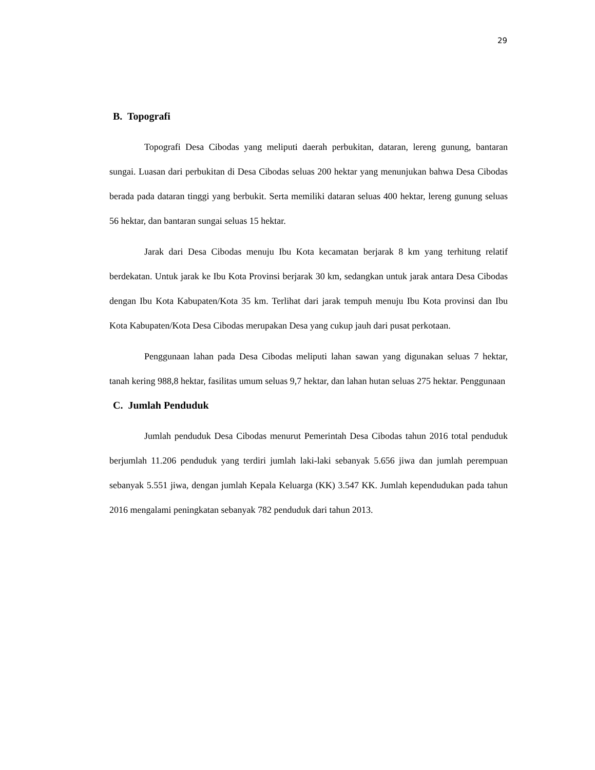29
B. Topografi
Topografi Desa Cibodas yang meliputi daerah perbukitan, dataran, lereng gunung, bantaran sungai. Luasan dari perbukitan di Desa Cibodas seluas 200 hektar yang menunjukan bahwa Desa Cibodas berada pada dataran tinggi yang berbukit. Serta memiliki dataran seluas 400 hektar, lereng gunung seluas 56 hektar, dan bantaran sungai seluas 15 hektar.
Jarak dari Desa Cibodas menuju Ibu Kota kecamatan berjarak 8 km yang terhitung relatif berdekatan. Untuk jarak ke Ibu Kota Provinsi berjarak 30 km, sedangkan untuk jarak antara Desa Cibodas dengan Ibu Kota Kabupaten/Kota 35 km. Terlihat dari jarak tempuh menuju Ibu Kota provinsi dan Ibu Kota Kabupaten/Kota Desa Cibodas merupakan Desa yang cukup jauh dari pusat perkotaan.
Penggunaan lahan pada Desa Cibodas meliputi lahan sawan yang digunakan seluas 7 hektar, tanah kering 988,8 hektar, fasilitas umum seluas 9,7 hektar, dan lahan hutan seluas 275 hektar. Penggunaan
C. Jumlah Penduduk
Jumlah penduduk Desa Cibodas menurut Pemerintah Desa Cibodas tahun 2016 total penduduk berjumlah 11.206 penduduk yang terdiri jumlah laki-laki sebanyak 5.656 jiwa dan jumlah perempuan sebanyak 5.551 jiwa, dengan jumlah Kepala Keluarga (KK) 3.547 KK. Jumlah kependudukan pada tahun 2016 mengalami peningkatan sebanyak 782 penduduk dari tahun 2013.